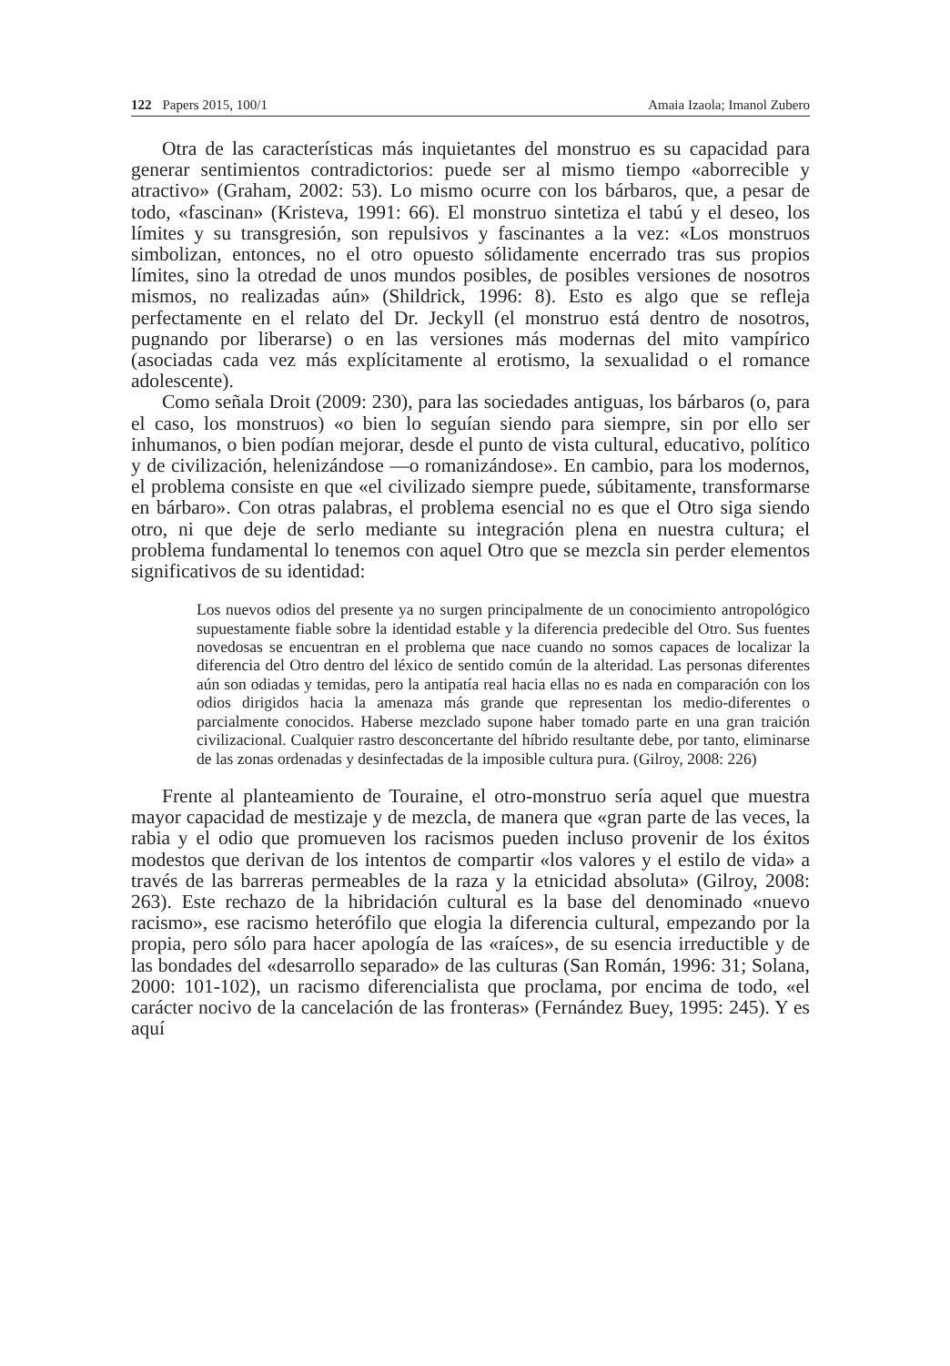122 Papers 2015, 100/1 Amaia Izaola; Imanol Zubero
Otra de las características más inquietantes del monstruo es su capacidad para generar sentimientos contradictorios: puede ser al mismo tiempo «abo­rrecible y atractivo» (Graham, 2002: 53). Lo mismo ocurre con los bárbaros, que, a pesar de todo, «fascinan» (Kristeva, 1991: 66). El monstruo sintetiza el tabú y el deseo, los límites y su transgresión, son repulsivos y fascinantes a la vez: «Los monstruos simbolizan, entonces, no el otro opuesto sólidamente encerrado tras sus propios límites, sino la otredad de unos mundos posibles, de posibles versiones de nosotros mismos, no realizadas aún» (Shildrick, 1996: 8). Esto es algo que se refleja perfectamente en el relato del Dr. Jeckyll (el monstruo está dentro de nosotros, pugnando por liberarse) o en las versiones más modernas del mito vampírico (asociadas cada vez más explícitamente al erotismo, la sexualidad o el romance adolescente).
Como señala Droit (2009: 230), para las sociedades antiguas, los bárbaros (o, para el caso, los monstruos) «o bien lo seguían siendo para siempre, sin por ello ser inhumanos, o bien podían mejorar, desde el punto de vista cultural, educativo, político y de civilización, helenizándose —o romanizándose». En cambio, para los modernos, el problema consiste en que «el civilizado siempre puede, súbitamente, transformarse en bárbaro». Con otras palabras, el proble­ma esencial no es que el Otro siga siendo otro, ni que deje de serlo mediante su integración plena en nuestra cultura; el problema fundamental lo tenemos con aquel Otro que se mezcla sin perder elementos significativos de su identidad:
Los nuevos odios del presente ya no surgen principalmente de un conocimien­to antropológico supuestamente fiable sobre la identidad estable y la diferencia predecible del Otro. Sus fuentes novedosas se encuentran en el problema que nace cuando no somos capaces de localizar la diferencia del Otro dentro del léxico de sentido común de la alteridad. Las personas diferentes aún son odia­das y temidas, pero la antipatía real hacia ellas no es nada en comparación con los odios dirigidos hacia la amenaza más grande que representan los medio-diferentes o parcialmente conocidos. Haberse mezclado supone haber tomado parte en una gran traición civilizacional. Cualquier rastro desconcertante del híbrido resultante debe, por tanto, eliminarse de las zonas ordenadas y desin­fectadas de la imposible cultura pura. (Gilroy, 2008: 226)
Frente al planteamiento de Touraine, el otro-monstruo sería aquel que muestra mayor capacidad de mestizaje y de mezcla, de manera que «gran parte de las veces, la rabia y el odio que promueven los racismos pueden incluso provenir de los éxitos modestos que derivan de los intentos de compartir «los valores y el estilo de vida» a través de las barreras permeables de la raza y la etnicidad absoluta» (Gilroy, 2008: 263). Este rechazo de la hibridación cultural es la base del denominado «nuevo racismo», ese racismo heterófilo que elogia la diferencia cultural, empezando por la propia, pero sólo para hacer apología de las «raíces», de su esencia irreductible y de las bondades del «desarrollo separado» de las culturas (San Román, 1996: 31; Solana, 2000: 101-102), un racismo diferencialista que proclama, por encima de todo, «el carácter nocivo de la cancelación de las fronteras» (Fernández Buey, 1995: 245). Y es aquí